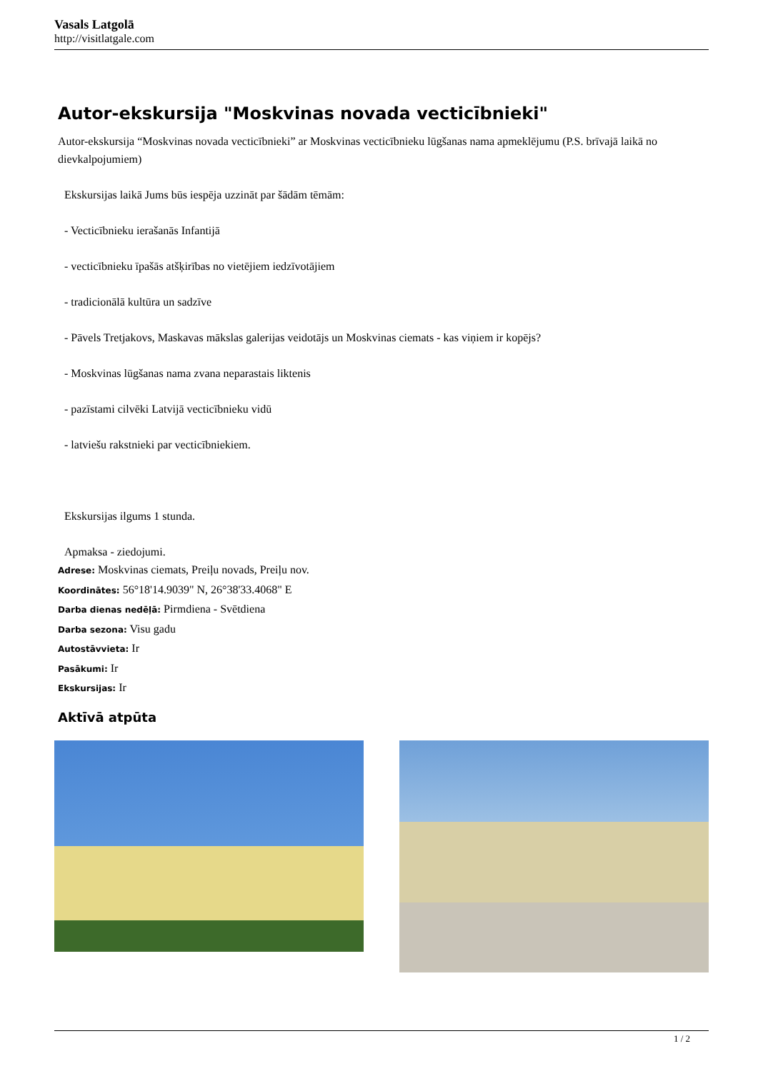Vasals Latgolā
http://visitlatgale.com
Autor-ekskursija "Moskvinas novada vecticībnieki"
Autor-ekskursija “Moskvinas novada vecticībnieki” ar Moskvinas vecticībnieku lūgšanas nama apmeklējumu (P.S. brīvajā laikā no dievkalpojumiem)
Ekskursijas laikā Jums būs iespēja uzzināt par šādām tēmām:
- Vecticībnieku ierašanās Infantijā
- vecticībnieku īpašās atšķirības no vietējiem iedzīvotājiem
- tradicionālā kultūra un sadzīve
- Pāvels Tretjakovs, Maskavas mākslas galerijas veidotājs un Moskvinas ciemats - kas viņiem ir kopējs?
- Moskvinas lūgšanas nama zvana neparastais liktenis
- pazīstami cilvēki Latvijā vecticībnieku vidū
- latviešu rakstnieki par vecticībniekiem.
Ekskursijas ilgums 1 stunda.
Apmaksa - ziedojumi.
Adrese: Moskvinas ciemats, Preiļu novads, Preiļu nov.
Koordinātes: 56°18'14.9039" N, 26°38'33.4068" E
Darba dienas nedēļā: Pirmdiena - Svētdiena
Darba sezona: Visu gadu
Autostāvvieta: Ir
Pasākumi: Ir
Ekskursijas: Ir
Aktīvā atpūta
1 / 2